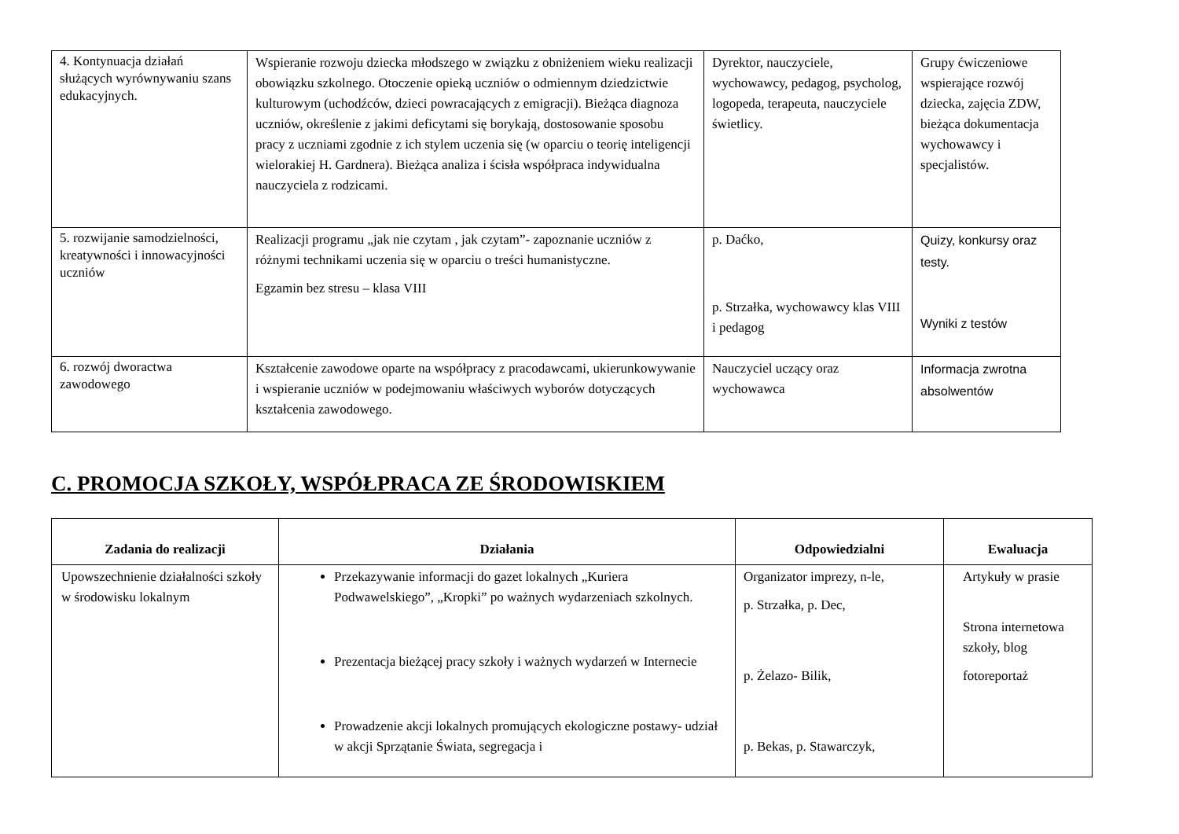| 4. Kontynuacja działań służących wyrównywaniu szans edukacyjnych. | Wspieranie rozwoju dziecka młodszego w związku z obniżeniem wieku realizacji obowiązku szkolnego. Otoczenie opieką uczniów o odmiennym dziedzictwie kulturowym (uchodźców, dzieci powracających z emigracji). Bieżąca diagnoza uczniów, określenie z jakimi deficytami się borykają, dostosowanie sposobu pracy z uczniami zgodnie z ich stylem uczenia się (w oparciu o teorię inteligencji wielorakiej H. Gardnera). Bieżąca analiza i ścisła współpraca indywidualna nauczyciela z rodzicami. | Dyrektor, nauczyciele, wychowawcy, pedagog, psycholog, logopeda, terapeuta, nauczyciele świetlicy. | Grupy ćwiczeniowe wspierające rozwój dziecka, zajęcia ZDW, bieżąca dokumentacja wychowawcy i specjalistów. |
| 5. rozwijanie samodzielności, kreatywności i innowacyjności uczniów | Realizacji programu „jak nie czytam , jak czytam”- zapoznanie uczniów z różnymi technikami uczenia się w oparciu o treści humanistyczne. Egzamin bez stresu – klasa VIII | p. Daćko, p. Strzałka, wychowawcy klas VIII i pedagog | Quizy, konkursy oraz testy. Wyniki z testów |
| 6. rozwój dworactwa zawodowego | Kształcenie zawodowe oparte na współpracy z pracodawcami, ukierunkowywanie i wspieranie uczniów w podejmowaniu właściwych wyborów dotyczących kształcenia zawodowego. | Nauczyciel uczący oraz wychowawca | Informacja zwrotna absolwentów |
C. PROMOCJA SZKOŁY, WSPÓŁPRACA ZE ŚRODOWISKIEM
| Zadania do realizacji | Działania | Odpowiedzialni | Ewaluacja |
| --- | --- | --- | --- |
| Upowszechnienie działalności szkoły w środowisku lokalnym | Przekazywanie informacji do gazet lokalnych „Kuriera Podwawelskiego”, „Kropki” po ważnych wydarzeniach szkolnych. Prezentacja bieżącej pracy szkoły i ważnych wydarzeń w Internecie Prowadzenie akcji lokalnych promujących ekologiczne postawy- udział w akcji Sprzątanie Świata, segregacja i | Organizator imprezy, n-le, p. Strzałka, p. Dec, p. Żelazo- Bilik, p. Bekas, p. Stawarczyk, | Artykuły w prasie Strona internetowa szkoły, blog fotoreportaż |